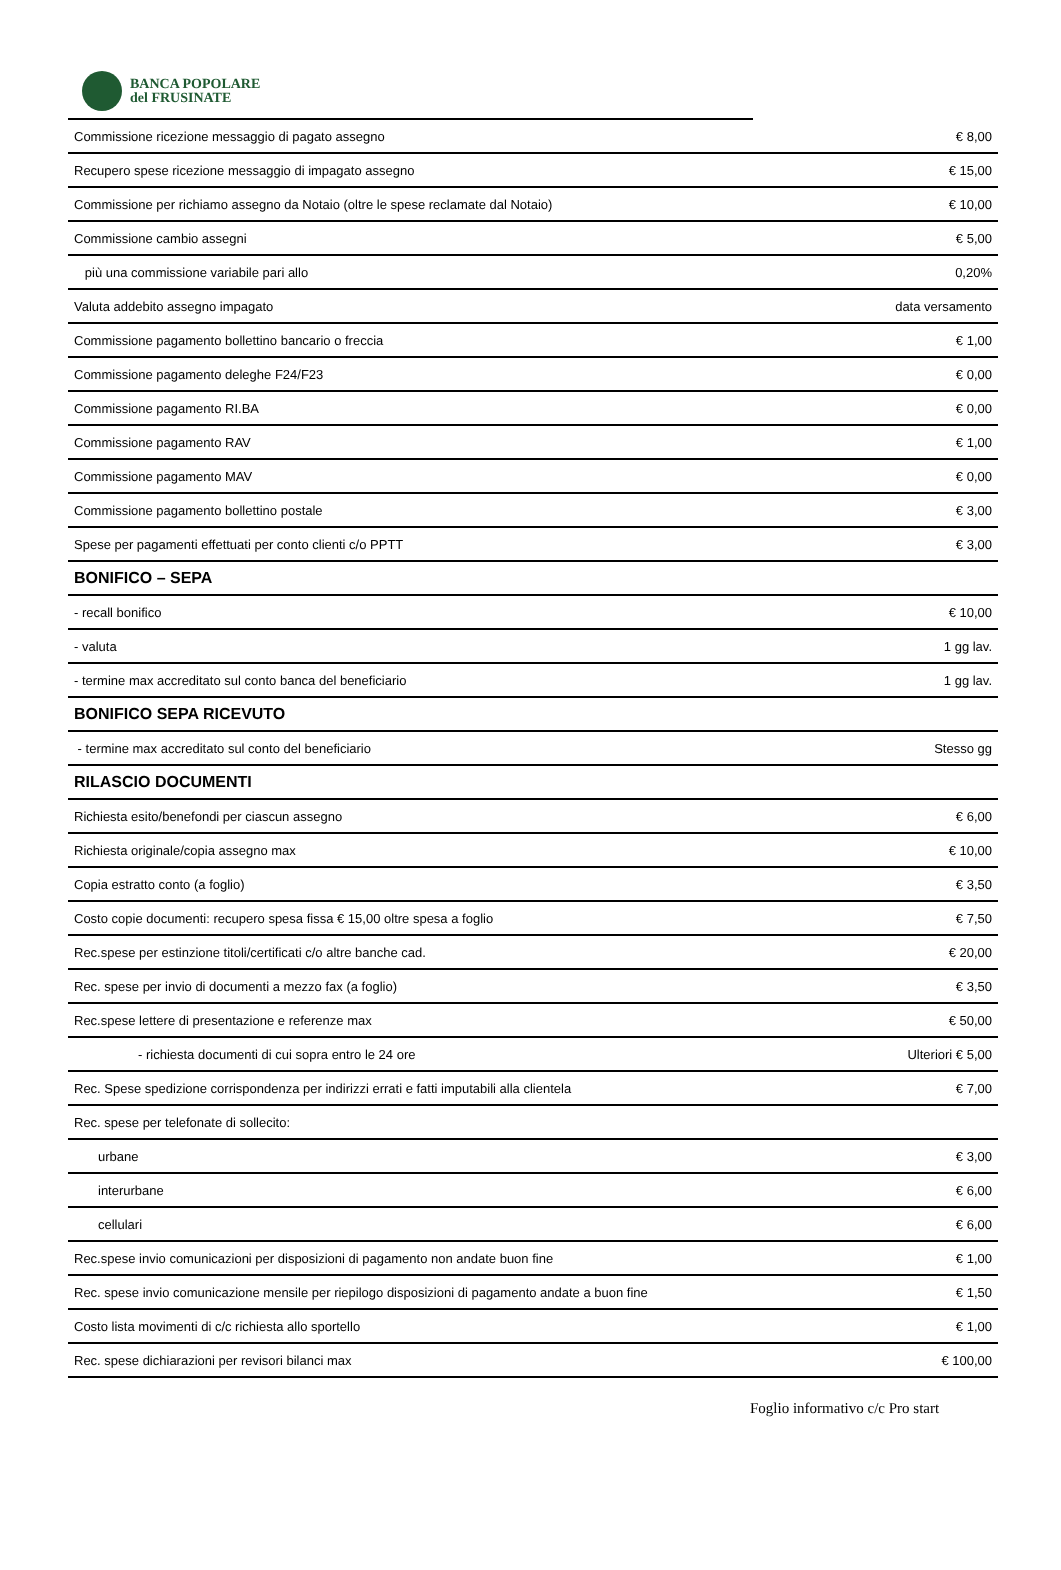BANCA POPOLARE
del FRUSINATE
| Commissione ricezione messaggio di pagato assegno | € 8,00 |
| Recupero spese ricezione messaggio di impagato assegno | € 15,00 |
| Commissione per richiamo assegno da Notaio (oltre le spese reclamate dal Notaio) | € 10,00 |
| Commissione cambio assegni | € 5,00 |
| più una commissione variabile pari allo | 0,20% |
| Valuta addebito assegno impagato | data versamento |
| Commissione pagamento bollettino bancario o freccia | € 1,00 |
| Commissione pagamento deleghe F24/F23 | € 0,00 |
| Commissione pagamento RI.BA | € 0,00 |
| Commissione pagamento RAV | € 1,00 |
| Commissione pagamento MAV | € 0,00 |
| Commissione pagamento bollettino postale | € 3,00 |
| Spese per pagamenti effettuati per conto clienti c/o PPTT | € 3,00 |
| BONIFICO – SEPA | |
| - recall bonifico | € 10,00 |
| - valuta | 1 gg lav. |
| - termine max accreditato sul conto banca del beneficiario | 1 gg lav. |
| BONIFICO SEPA RICEVUTO | |
| - termine max accreditato sul conto del beneficiario | Stesso gg |
| RILASCIO DOCUMENTI | |
| Richiesta esito/benefondi per ciascun assegno | € 6,00 |
| Richiesta originale/copia assegno max | € 10,00 |
| Copia estratto conto (a foglio) | € 3,50 |
| Costo copie documenti: recupero spesa fissa € 15,00 oltre spesa a foglio | € 7,50 |
| Rec.spese per estinzione titoli/certificati c/o altre banche cad. | € 20,00 |
| Rec. spese per invio di documenti a mezzo fax (a foglio) | € 3,50 |
| Rec.spese lettere di presentazione e referenze max | € 50,00 |
| - richiesta documenti di cui sopra entro le 24 ore | Ulteriori € 5,00 |
| Rec. Spese spedizione corrispondenza per indirizzi errati e fatti imputabili alla clientela | € 7,00 |
| Rec. spese per telefonate di sollecito: | |
| urbane | € 3,00 |
| interurbane | € 6,00 |
| cellulari | € 6,00 |
| Rec.spese invio comunicazioni per disposizioni di pagamento non andate buon fine | € 1,00 |
| Rec. spese invio comunicazione mensile per riepilogo disposizioni di pagamento andate a buon fine | € 1,50 |
| Costo lista movimenti di c/c richiesta allo sportello | € 1,00 |
| Rec. spese dichiarazioni per revisori bilanci max | € 100,00 |
Foglio informativo c/c Pro start